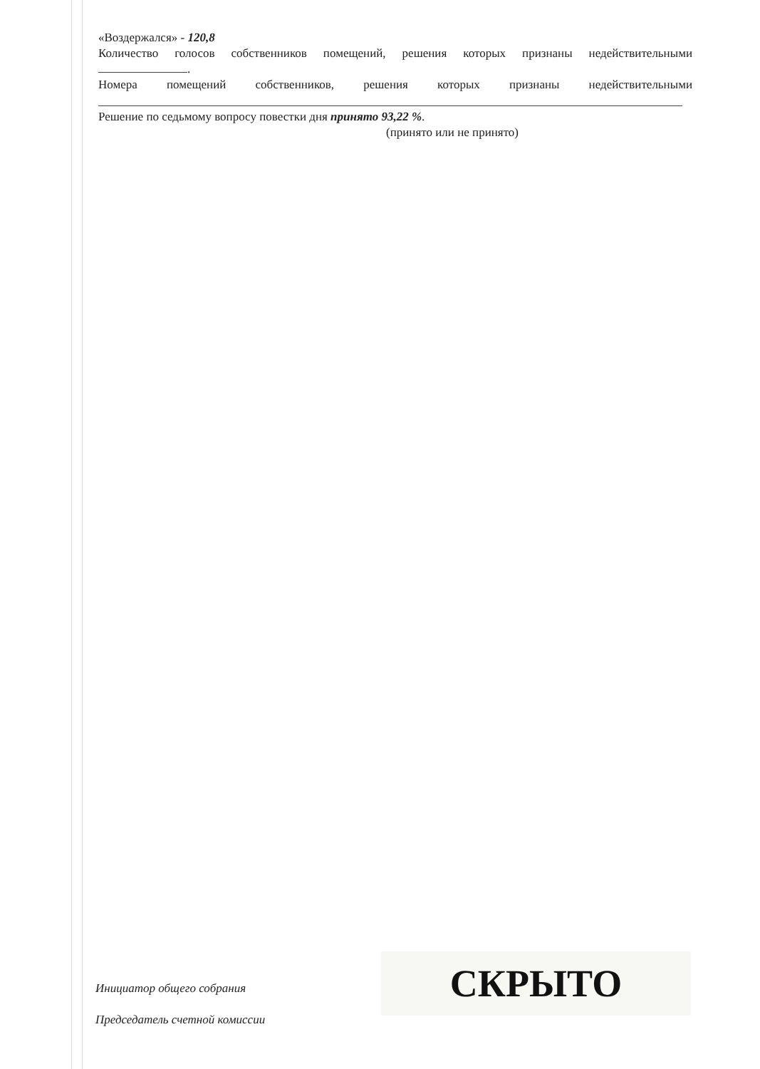«Воздержался» - 120,8
Количество голосов собственников помещений, решения которых признаны недействительными
.
Номера помещений собственников, решения которых признаны недействительными
Решение по седьмому вопросу повестки дня принято 93,22 %.
(принято или не принято)
Инициатор общего собрания
Председатель счетной комиссии
СКРЫТО